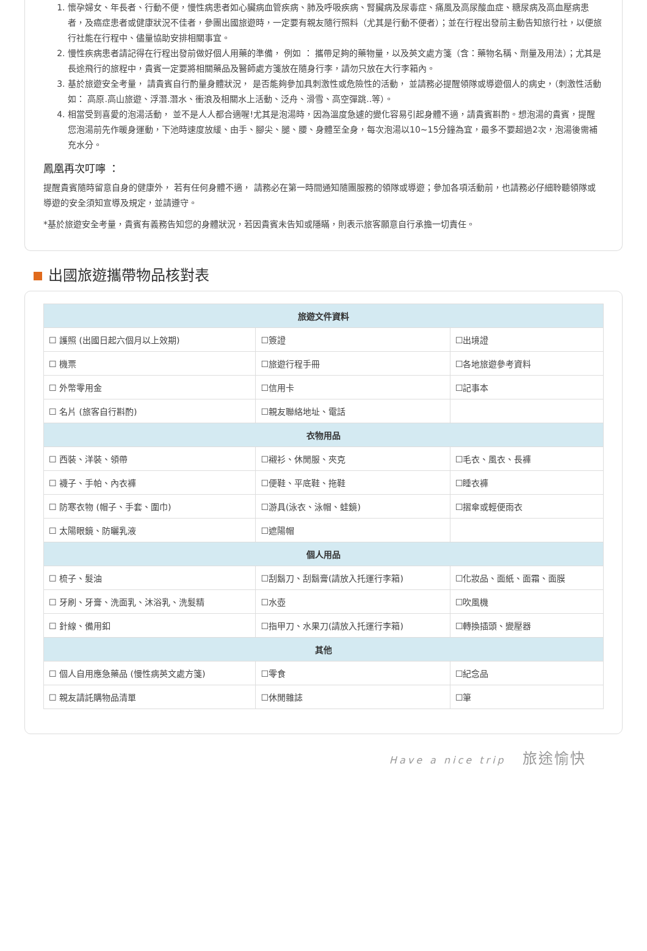1. 懷孕婦女、年長者、行動不便，慢性病患者如心臟病血管疾病、肺及呼吸疾病、腎臟病及尿毒症、痛風及高尿酸血症、糖尿病及高血壓病患者，及癌症患者或健康狀況不佳者，參團出國旅遊時，一定要有親友隨行照料（尤其是行動不便者）；並在行程出發前主動告知旅行社，以便旅行社能在行程中、儘量協助安排相關事宜。
2. 慢性疾病患者請記得在行程出發前做好個人用藥的準備， 例如 ： 攜帶足夠的藥物量，以及英文處方箋（含：藥物名稱、劑量及用法）；尤其是長途飛行的旅程中，貴賓一定要將相關藥品及醫師處方箋放在隨身行李，請勿只放在大行李箱內。
3. 基於旅遊安全考量， 請貴賓自行酌量身體狀況， 是否能夠參加具刺激性或危險性的活動， 並請務必提醒領隊或導遊個人的病史，（刺激性活動如： 高原.高山旅遊、浮潛.潛水、衝浪及相關水上活動、泛舟、滑雪、高空彈跳..等）。
4. 相當受到喜愛的泡湯活動， 並不是人人都合適喔!尤其是泡湯時，因為溫度急遽的變化容易引起身體不適，請貴賓斟酌。想泡湯的貴賓，提醒您泡湯前先作暖身運動，下池時速度放緩、由手、腳尖、腿、腰、身體至全身，每次泡湯以10~15分鐘為宜，最多不要超過2次，泡湯後需補充水分。
鳳凰再次叮嚀 ：
提醒貴賓隨時留意自身的健康外， 若有任何身體不適， 請務必在第一時間通知隨團服務的領隊或導遊；參加各項活動前，也請務必仔細聆聽領隊或導遊的安全須知宣導及規定，並請遵守。
*基於旅遊安全考量，貴賓有義務告知您的身體狀況，若因貴賓未告知或隱瞞，則表示旅客願意自行承擔一切責任。
出國旅遊攜帶物品核對表
| 旅遊文件資料 | | |
| --- | --- | --- |
| ☐ 護照 (出國日起六個月以上效期) | ☐簽證 | ☐出境證 |
| ☐ 機票 | ☐旅遊行程手冊 | ☐各地旅遊參考資料 |
| ☐ 外幣零用金 | ☐信用卡 | ☐記事本 |
| ☐ 名片 (旅客自行斟酌) | ☐親友聯絡地址、電話 | |
| 衣物用品 | | |
| ☐ 西裝、洋裝、領帶 | ☐襯衫、休閒服、夾克 | ☐毛衣、風衣、長褲 |
| ☐ 襪子、手帕、內衣褲 | ☐便鞋、平底鞋、拖鞋 | ☐睡衣褲 |
| ☐ 防寒衣物 (帽子、手套、圍巾) | ☐游具(泳衣、泳帽、蛙鏡) | ☐摺傘或輕便雨衣 |
| ☐ 太陽眼鏡、防曬乳液 | ☐遮陽帽 | |
| 個人用品 | | |
| ☐ 梳子、髮油 | ☐刮鬍刀、刮鬍膏(請放入托運行李箱) | ☐化妝品、面紙、面霜、面膜 |
| ☐ 牙刷、牙膏、洗面乳、沐浴乳、洗髮精 | ☐水壺 | ☐吹風機 |
| ☐ 針線、備用釦 | ☐指甲刀、水果刀(請放入托運行李箱) | ☐轉換插頭、變壓器 |
| 其他 | | |
| ☐ 個人自用應急藥品 (慢性病英文處方箋) | ☐零食 | ☐紀念品 |
| ☐ 親友請託購物品清單 | ☐休閒雜誌 | ☐筆 |
Have a nice trip 旅途愉快